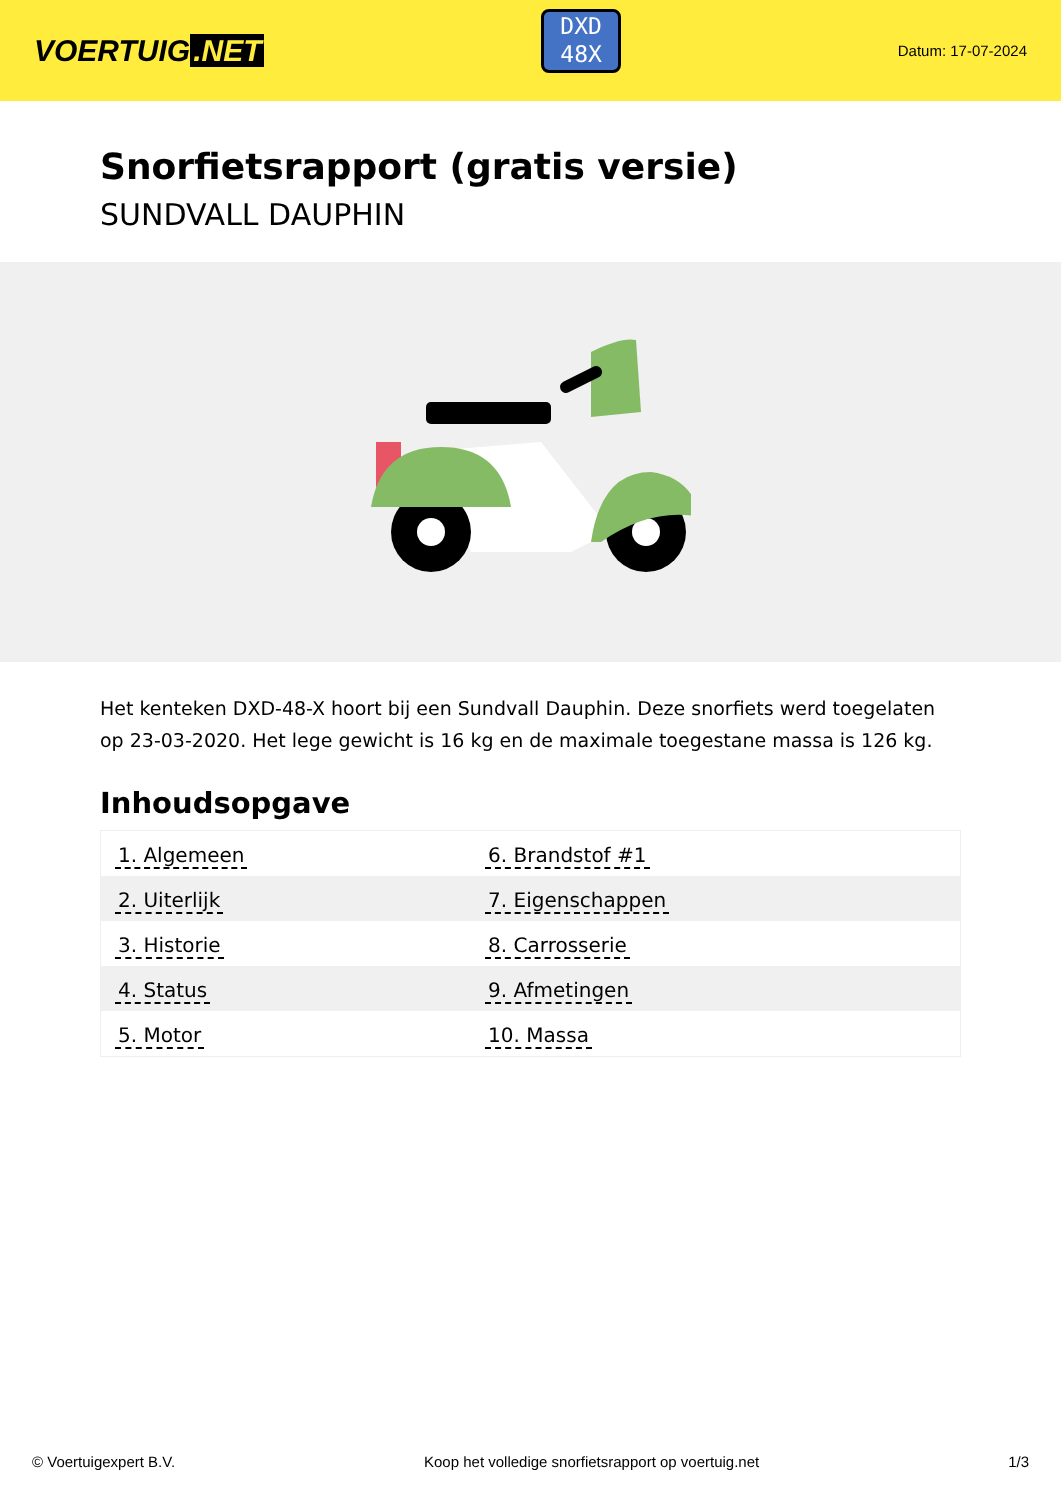VOERTUIG.NET
DXD
48X
Datum: 17-07-2024
Snorfietsrapport (gratis versie)
SUNDVALL DAUPHIN
Het kenteken DXD-48-X hoort bij een Sundvall Dauphin. Deze snorfiets werd toegelaten op 23-03-2020. Het lege gewicht is 16 kg en de maximale toegestane massa is 126 kg.
Inhoudsopgave
| 1. Algemeen | 6. Brandstof #1 |
| 2. Uiterlijk | 7. Eigenschappen |
| 3. Historie | 8. Carrosserie |
| 4. Status | 9. Afmetingen |
| 5. Motor | 10. Massa |
© Voertuigexpert B.V. Koop het volledige snorfietsrapport op voertuig.net 1/3